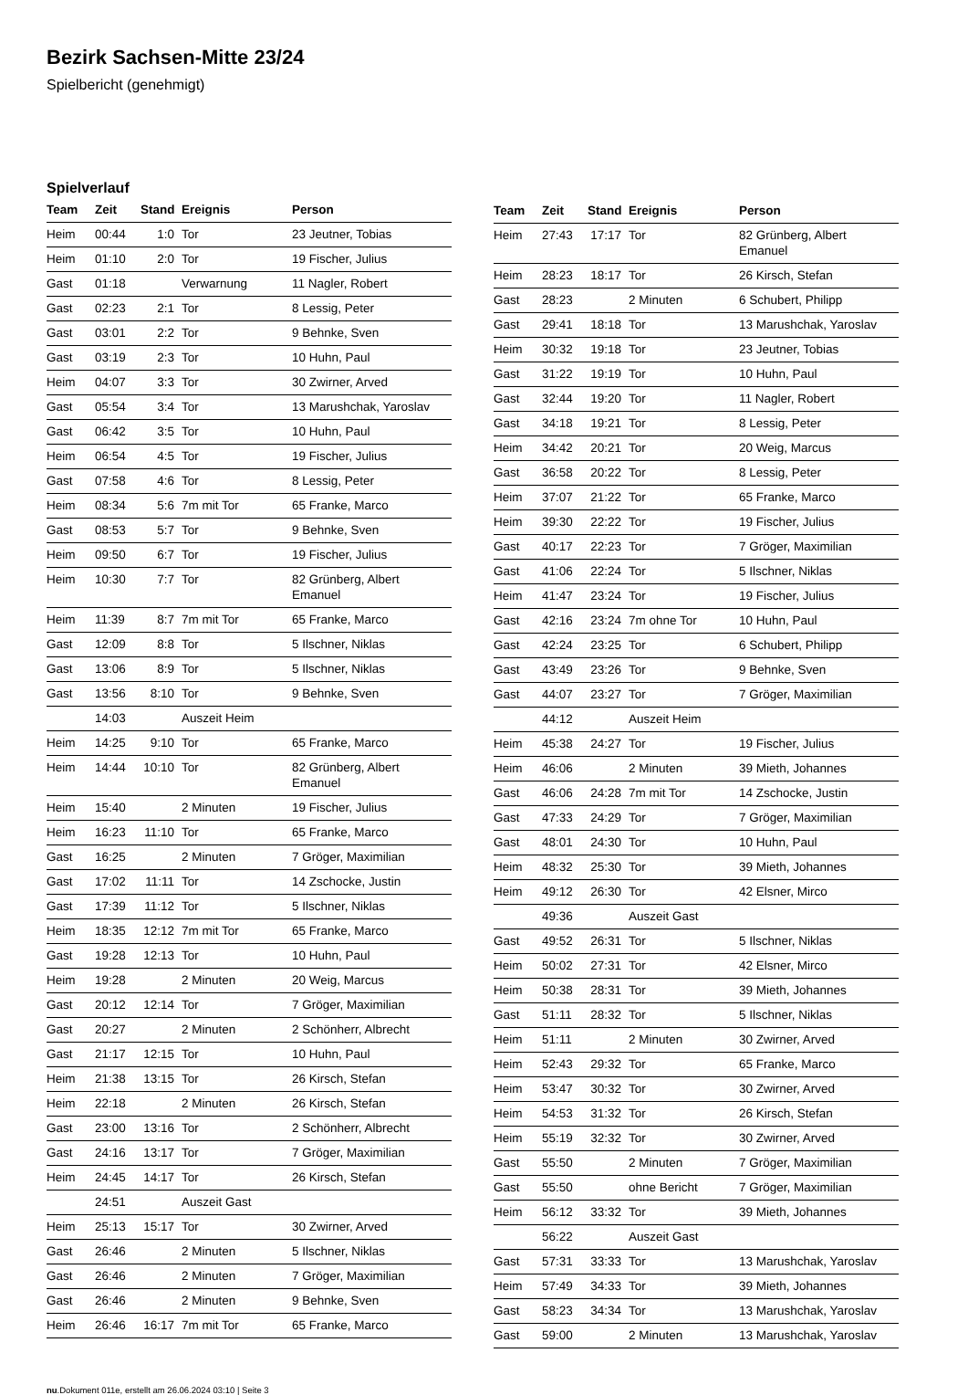Bezirk Sachsen-Mitte 23/24
Spielbericht (genehmigt)
Spielverlauf
| Team | Zeit | Stand | Ereignis | Person |
| --- | --- | --- | --- | --- |
| Heim | 00:44 | 1:0 | Tor | 23 Jeutner, Tobias |
| Heim | 01:10 | 2:0 | Tor | 19 Fischer, Julius |
| Gast | 01:18 | | Verwarnung | 11 Nagler, Robert |
| Gast | 02:23 | 2:1 | Tor | 8 Lessig, Peter |
| Gast | 03:01 | 2:2 | Tor | 9 Behnke, Sven |
| Gast | 03:19 | 2:3 | Tor | 10 Huhn, Paul |
| Heim | 04:07 | 3:3 | Tor | 30 Zwirner, Arved |
| Gast | 05:54 | 3:4 | Tor | 13 Marushchak, Yaroslav |
| Gast | 06:42 | 3:5 | Tor | 10 Huhn, Paul |
| Heim | 06:54 | 4:5 | Tor | 19 Fischer, Julius |
| Gast | 07:58 | 4:6 | Tor | 8 Lessig, Peter |
| Heim | 08:34 | 5:6 | 7m mit Tor | 65 Franke, Marco |
| Gast | 08:53 | 5:7 | Tor | 9 Behnke, Sven |
| Heim | 09:50 | 6:7 | Tor | 19 Fischer, Julius |
| Heim | 10:30 | 7:7 | Tor | 82 Grünberg, Albert Emanuel |
| Heim | 11:39 | 8:7 | 7m mit Tor | 65 Franke, Marco |
| Gast | 12:09 | 8:8 | Tor | 5 Ilschner, Niklas |
| Gast | 13:06 | 8:9 | Tor | 5 Ilschner, Niklas |
| Gast | 13:56 | 8:10 | Tor | 9 Behnke, Sven |
| | 14:03 | | Auszeit Heim | |
| Heim | 14:25 | 9:10 | Tor | 65 Franke, Marco |
| Heim | 14:44 | 10:10 | Tor | 82 Grünberg, Albert Emanuel |
| Heim | 15:40 | | 2 Minuten | 19 Fischer, Julius |
| Heim | 16:23 | 11:10 | Tor | 65 Franke, Marco |
| Gast | 16:25 | | 2 Minuten | 7 Gröger, Maximilian |
| Gast | 17:02 | 11:11 | Tor | 14 Zschocke, Justin |
| Gast | 17:39 | 11:12 | Tor | 5 Ilschner, Niklas |
| Heim | 18:35 | 12:12 | 7m mit Tor | 65 Franke, Marco |
| Gast | 19:28 | 12:13 | Tor | 10 Huhn, Paul |
| Heim | 19:28 | | 2 Minuten | 20 Weig, Marcus |
| Gast | 20:12 | 12:14 | Tor | 7 Gröger, Maximilian |
| Gast | 20:27 | | 2 Minuten | 2 Schönherr, Albrecht |
| Gast | 21:17 | 12:15 | Tor | 10 Huhn, Paul |
| Heim | 21:38 | 13:15 | Tor | 26 Kirsch, Stefan |
| Heim | 22:18 | | 2 Minuten | 26 Kirsch, Stefan |
| Gast | 23:00 | 13:16 | Tor | 2 Schönherr, Albrecht |
| Gast | 24:16 | 13:17 | Tor | 7 Gröger, Maximilian |
| Heim | 24:45 | 14:17 | Tor | 26 Kirsch, Stefan |
| | 24:51 | | Auszeit Gast | |
| Heim | 25:13 | 15:17 | Tor | 30 Zwirner, Arved |
| Gast | 26:46 | | 2 Minuten | 5 Ilschner, Niklas |
| Gast | 26:46 | | 2 Minuten | 7 Gröger, Maximilian |
| Gast | 26:46 | | 2 Minuten | 9 Behnke, Sven |
| Heim | 26:46 | 16:17 | 7m mit Tor | 65 Franke, Marco |
| Team | Zeit | Stand | Ereignis | Person |
| --- | --- | --- | --- | --- |
| Heim | 27:43 | 17:17 | Tor | 82 Grünberg, Albert Emanuel |
| Heim | 28:23 | 18:17 | Tor | 26 Kirsch, Stefan |
| Gast | 28:23 | | 2 Minuten | 6 Schubert, Philipp |
| Gast | 29:41 | 18:18 | Tor | 13 Marushchak, Yaroslav |
| Heim | 30:32 | 19:18 | Tor | 23 Jeutner, Tobias |
| Gast | 31:22 | 19:19 | Tor | 10 Huhn, Paul |
| Gast | 32:44 | 19:20 | Tor | 11 Nagler, Robert |
| Gast | 34:18 | 19:21 | Tor | 8 Lessig, Peter |
| Heim | 34:42 | 20:21 | Tor | 20 Weig, Marcus |
| Gast | 36:58 | 20:22 | Tor | 8 Lessig, Peter |
| Heim | 37:07 | 21:22 | Tor | 65 Franke, Marco |
| Heim | 39:30 | 22:22 | Tor | 19 Fischer, Julius |
| Gast | 40:17 | 22:23 | Tor | 7 Gröger, Maximilian |
| Gast | 41:06 | 22:24 | Tor | 5 Ilschner, Niklas |
| Heim | 41:47 | 23:24 | Tor | 19 Fischer, Julius |
| Gast | 42:16 | 23:24 | 7m ohne Tor | 10 Huhn, Paul |
| Gast | 42:24 | 23:25 | Tor | 6 Schubert, Philipp |
| Gast | 43:49 | 23:26 | Tor | 9 Behnke, Sven |
| Gast | 44:07 | 23:27 | Tor | 7 Gröger, Maximilian |
| | 44:12 | | Auszeit Heim | |
| Heim | 45:38 | 24:27 | Tor | 19 Fischer, Julius |
| Heim | 46:06 | | 2 Minuten | 39 Mieth, Johannes |
| Gast | 46:06 | 24:28 | 7m mit Tor | 14 Zschocke, Justin |
| Gast | 47:33 | 24:29 | Tor | 7 Gröger, Maximilian |
| Gast | 48:01 | 24:30 | Tor | 10 Huhn, Paul |
| Heim | 48:32 | 25:30 | Tor | 39 Mieth, Johannes |
| Heim | 49:12 | 26:30 | Tor | 42 Elsner, Mirco |
| | 49:36 | | Auszeit Gast | |
| Gast | 49:52 | 26:31 | Tor | 5 Ilschner, Niklas |
| Heim | 50:02 | 27:31 | Tor | 42 Elsner, Mirco |
| Heim | 50:38 | 28:31 | Tor | 39 Mieth, Johannes |
| Gast | 51:11 | 28:32 | Tor | 5 Ilschner, Niklas |
| Heim | 51:11 | | 2 Minuten | 30 Zwirner, Arved |
| Heim | 52:43 | 29:32 | Tor | 65 Franke, Marco |
| Heim | 53:47 | 30:32 | Tor | 30 Zwirner, Arved |
| Heim | 54:53 | 31:32 | Tor | 26 Kirsch, Stefan |
| Heim | 55:19 | 32:32 | Tor | 30 Zwirner, Arved |
| Gast | 55:50 | | 2 Minuten | 7 Gröger, Maximilian |
| Gast | 55:50 | | ohne Bericht | 7 Gröger, Maximilian |
| Heim | 56:12 | 33:32 | Tor | 39 Mieth, Johannes |
| | 56:22 | | Auszeit Gast | |
| Gast | 57:31 | 33:33 | Tor | 13 Marushchak, Yaroslav |
| Heim | 57:49 | 34:33 | Tor | 39 Mieth, Johannes |
| Gast | 58:23 | 34:34 | Tor | 13 Marushchak, Yaroslav |
| Gast | 59:00 | | 2 Minuten | 13 Marushchak, Yaroslav |
nu.Dokument 011e, erstellt am 26.06.2024 03:10 | Seite 3